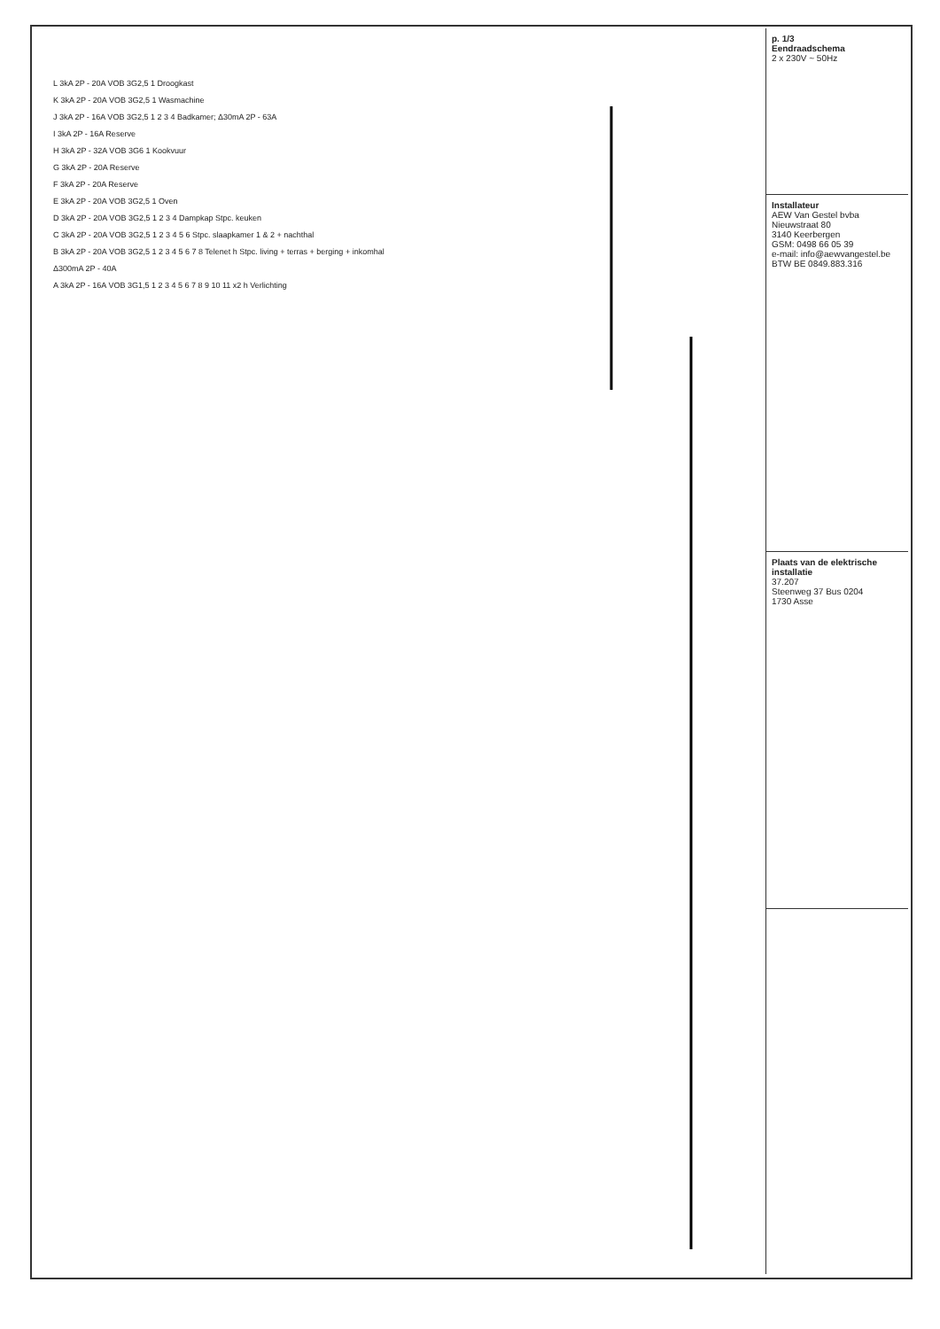p. 1/3
Eendraadschema
2 x 230V ~ 50Hz
Installateur
AEW Van Gestel bvba
Nieuwstraat 80
3140 Keerbergen
GSM: 0498 66 05 39
e-mail: info@aewvangestel.be
BTW BE 0849.883.316
Plaats van de elektrische installatie
37.207
Steenweg 37 Bus 0204
1730 Asse
L 3kA 2P - 20A VOB 3G2,5 1 Droogkast
K 3kA 2P - 20A VOB 3G2,5 1 Wasmachine
J 3kA 2P - 16A VOB 3G2,5 1 2 3 4 Badkamer; Δ30mA 2P - 63A
I 3kA 2P - 16A Reserve
H 3kA 2P - 32A VOB 3G6 1 Kookvuur
G 3kA 2P - 20A Reserve
F 3kA 2P - 20A Reserve
E 3kA 2P - 20A VOB 3G2,5 1 Oven
D 3kA 2P - 20A VOB 3G2,5 1 2 3 4 Dampkap Stpc. keuken
C 3kA 2P - 20A VOB 3G2,5 1 2 3 4 5 6 Stpc. slaapkamer 1 & 2 + nachthal
B 3kA 2P - 20A VOB 3G2,5 1 2 3 4 5 6 7 8 Telenet h Stpc. living + terras + berging + inkomhal
Δ300mA 2P - 40A
A 3kA 2P - 16A VOB 3G1,5 1 2 3 4 5 6 7 8 9 10 11 x2 h Verlichting